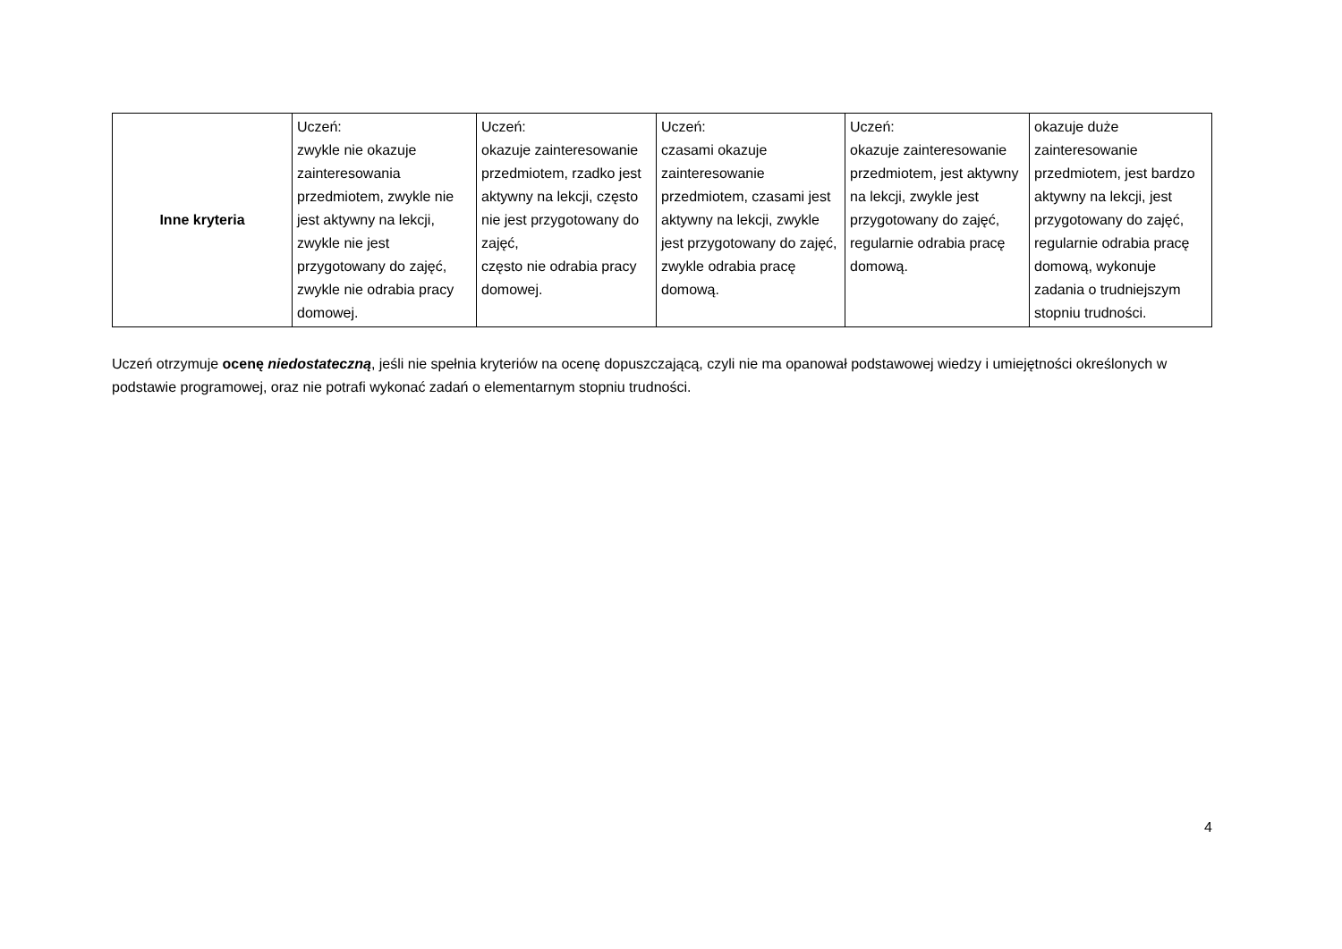| Inne kryteria | Uczeń: zwykle nie okazuje zainteresowania przedmiotem, zwykle nie jest aktywny na lekcji, zwykle nie jest przygotowany do zajęć, zwykle nie odrabia pracy domowej. | Uczeń: okazuje zainteresowanie przedmiotem, rzadko jest aktywny na lekcji, często nie jest przygotowany do zajęć, często nie odrabia pracy domowej. | Uczeń: czasami okazuje zainteresowanie przedmiotem, czasami jest aktywny na lekcji, zwykle jest przygotowany do zajęć, zwykle odrabia pracę domową. | Uczeń: okazuje zainteresowanie przedmiotem, jest aktywny na lekcji, zwykle jest przygotowany do zajęć, regularnie odrabia pracę domową. | okazuje duże zainteresowanie przedmiotem, jest bardzo aktywny na lekcji, jest przygotowany do zajęć, regularnie odrabia pracę domową, wykonuje zadania o trudniejszym stopniu trudności. |
Uczeń otrzymuje ocenę niedostateczną, jeśli nie spełnia kryteriów na ocenę dopuszczającą, czyli nie ma opanował podstawowej wiedzy i umiejętności określonych w podstawie programowej, oraz nie potrafi wykonać zadań o elementarnym stopniu trudności.
4